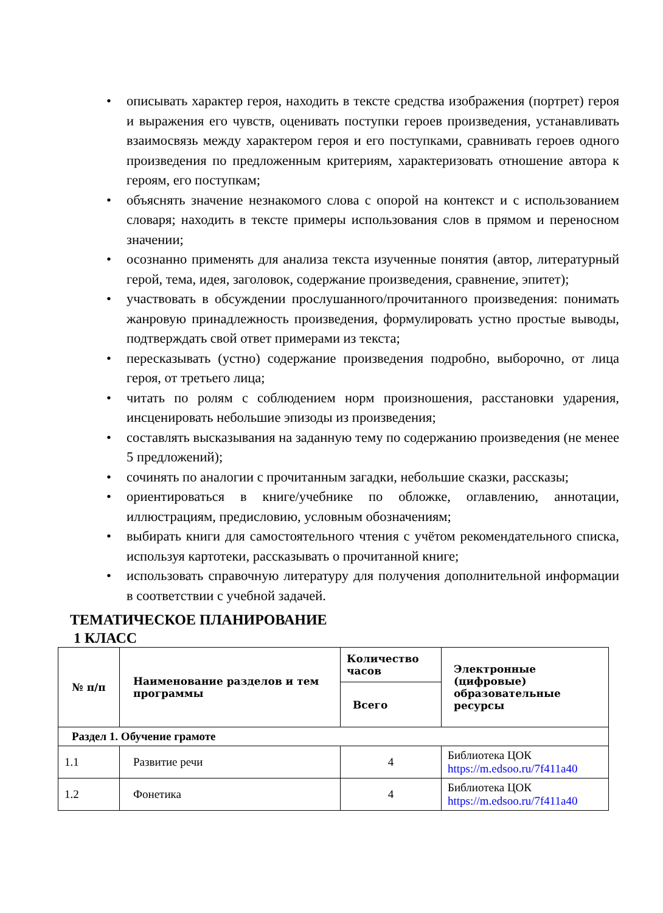• описывать характер героя, находить в тексте средства изображения (портрет) героя и выражения его чувств, оценивать поступки героев произведения, устанавливать взаимосвязь между характером героя и его поступками, сравнивать героев одного произведения по предложенным критериям, характеризовать отношение автора к героям, его поступкам;
• объяснять значение незнакомого слова с опорой на контекст и с использованием словаря; находить в тексте примеры использования слов в прямом и переносном значении;
• осознанно применять для анализа текста изученные понятия (автор, литературный герой, тема, идея, заголовок, содержание произведения, сравнение, эпитет);
• участвовать в обсуждении прослушанного/прочитанного произведения: понимать жанровую принадлежность произведения, формулировать устно простые выводы, подтверждать свой ответ примерами из текста;
• пересказывать (устно) содержание произведения подробно, выборочно, от лица героя, от третьего лица;
• читать по ролям с соблюдением норм произношения, расстановки ударения, инсценировать небольшие эпизоды из произведения;
• составлять высказывания на заданную тему по содержанию произведения (не менее 5 предложений);
• сочинять по аналогии с прочитанным загадки, небольшие сказки, рассказы;
• ориентироваться в книге/учебнике по обложке, оглавлению, аннотации, иллюстрациям, предисловию, условным обозначениям;
• выбирать книги для самостоятельного чтения с учётом рекомендательного списка, используя картотеки, рассказывать о прочитанной книге;
• использовать справочную литературу для получения дополнительной информации в соответствии с учебной задачей.
ТЕМАТИЧЕСКОЕ ПЛАНИРОВАНИЕ
1 КЛАСС
| № п/п | Наименование разделов и тем программы | Количество часов | Электронные (цифровые) образовательные ресурсы |
| --- | --- | --- | --- |
| | | Всего | |
| Раздел 1. Обучение грамоте | | | |
| 1.1 | Развитие речи | 4 | Библиотека ЦОК https://m.edsoo.ru/7f411a40 |
| 1.2 | Фонетика | 4 | Библиотека ЦОК https://m.edsoo.ru/7f411a40 |